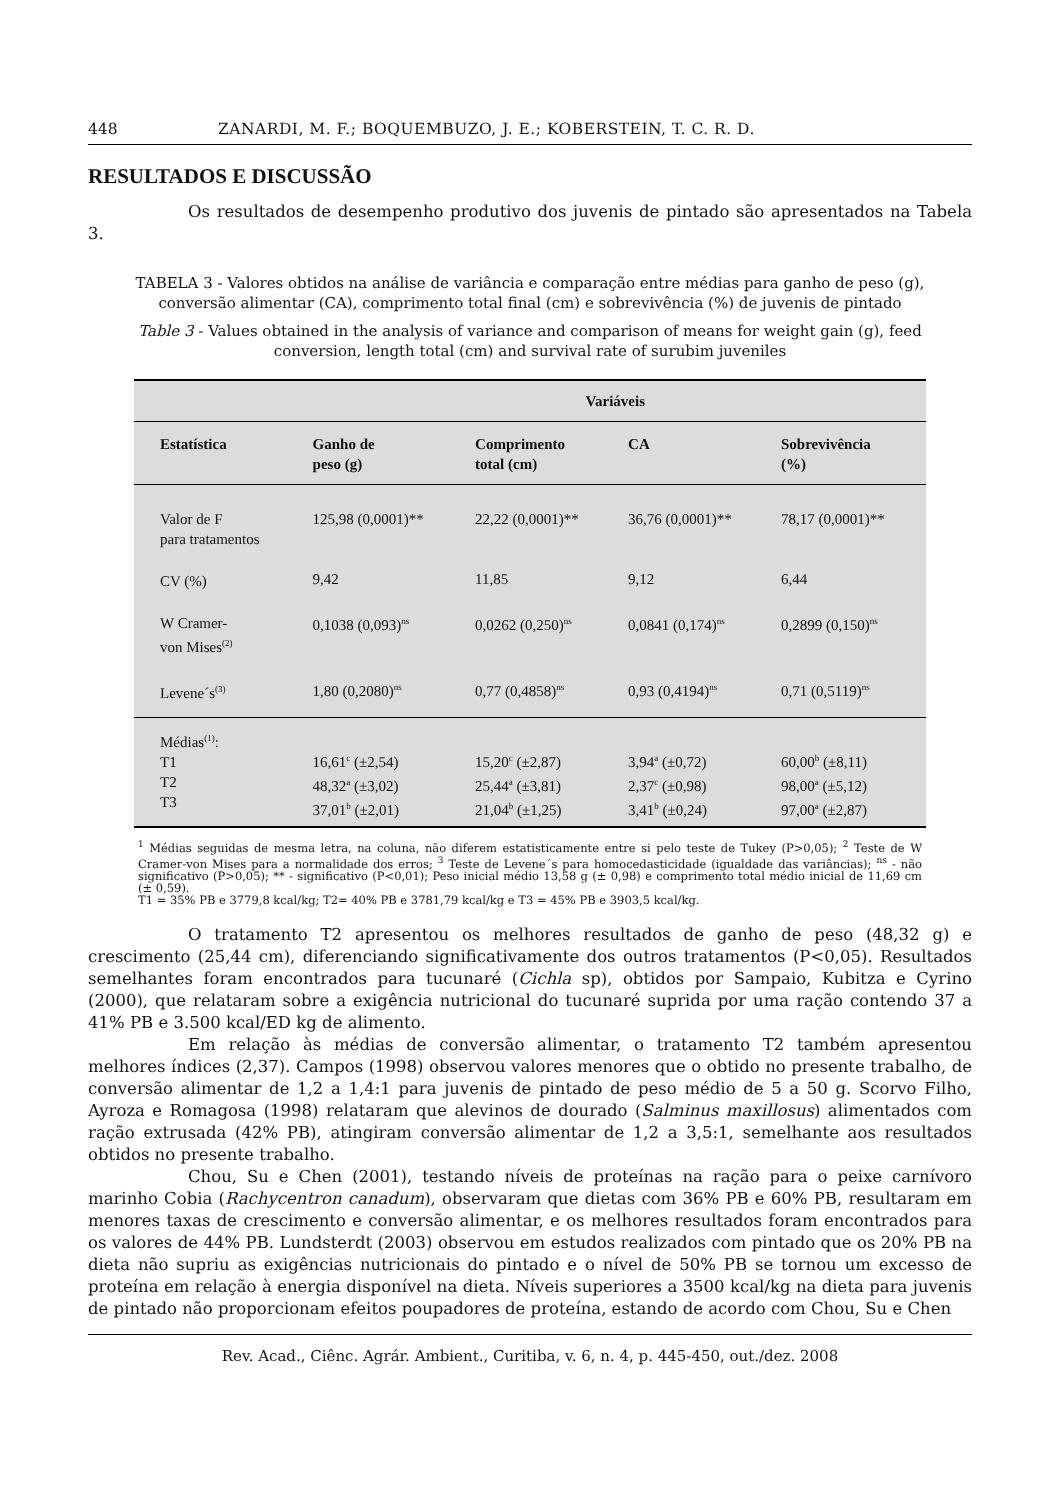448 ZANARDI, M. F.; BOQUEMBUZO, J. E.; KOBERSTEIN, T. C. R. D.
RESULTADOS E DISCUSSÃO
Os resultados de desempenho produtivo dos juvenis de pintado são apresentados na Tabela 3.
TABELA 3 - Valores obtidos na análise de variância e comparação entre médias para ganho de peso (g), conversão alimentar (CA), comprimento total final (cm) e sobrevivência (%) de juvenis de pintado
Table 3 - Values obtained in the analysis of variance and comparison of means for weight gain (g), feed conversion, length total (cm) and survival rate of surubim juveniles
| | Variáveis | | | |
| --- | --- | --- | --- | --- |
| Estatística | Ganho de peso (g) | Comprimento total (cm) | CA | Sobrevivência (%) |
| Valor de F para tratamentos | 125,98 (0,0001)** | 22,22 (0,0001)** | 36,76 (0,0001)** | 78,17 (0,0001)** |
| CV (%) | 9,42 | 11,85 | 9,12 | 6,44 |
| W Cramer- von Mises<sup>(2)</sup> | 0,1038 (0,093)<sup>ns</sup> | 0,0262 (0,250)<sup>ns</sup> | 0,0841 (0,174)<sup>ns</sup> | 0,2899 (0,150)<sup>ns</sup> |
| Levene´s<sup>(3)</sup> | 1,80 (0,2080)<sup>ns</sup> | 0,77 (0,4858)<sup>ns</sup> | 0,93 (0,4194)<sup>ns</sup> | 0,71 (0,5119)<sup>ns</sup> |
| Médias<sup>(1)</sup>: T1 T2 T3 | 16,61<sup>c</sup> (±2,54) 48,32<sup>a</sup> (±3,02) 37,01<sup>b</sup> (±2,01) | 15,20<sup>c</sup> (±2,87) 25,44<sup>a</sup> (±3,81) 21,04<sup>b</sup> (±1,25) | 3,94<sup>a</sup> (±0,72) 2,37<sup>c</sup> (±0,98) 3,41<sup>b</sup> (±0,24) | 60,00<sup>b</sup> (±8,11) 98,00<sup>a</sup> (±5,12) 97,00<sup>a</sup> (±2,87) |
<sup>1</sup> Médias seguidas de mesma letra, na coluna, não diferem estatisticamente entre si pelo teste de Tukey (P>0,05); <sup>2</sup> Teste de W Cramer-von Mises para a normalidade dos erros; <sup>3</sup> Teste de Levene´s para homocedasticidade (igualdade das variâncias); <sup>ns</sup> - não significativo (P>0,05); ** - significativo (P<0,01); Peso inicial médio 13,58 g (± 0,98) e comprimento total médio inicial de 11,69 cm (± 0,59).
T1 = 35% PB e 3779,8 kcal/kg; T2= 40% PB e 3781,79 kcal/kg e T3 = 45% PB e 3903,5 kcal/kg.
O tratamento T2 apresentou os melhores resultados de ganho de peso (48,32 g) e crescimento (25,44 cm), diferenciando significativamente dos outros tratamentos (P<0,05). Resultados semelhantes foram encontrados para tucunaré (Cichla sp), obtidos por Sampaio, Kubitza e Cyrino (2000), que relataram sobre a exigência nutricional do tucunaré suprida por uma ração contendo 37 a 41% PB e 3.500 kcal/ED kg de alimento.
Em relação às médias de conversão alimentar, o tratamento T2 também apresentou melhores índices (2,37). Campos (1998) observou valores menores que o obtido no presente trabalho, de conversão alimentar de 1,2 a 1,4:1 para juvenis de pintado de peso médio de 5 a 50 g. Scorvo Filho, Ayroza e Romagosa (1998) relataram que alevinos de dourado (Salminus maxillosus) alimentados com ração extrusada (42% PB), atingiram conversão alimentar de 1,2 a 3,5:1, semelhante aos resultados obtidos no presente trabalho.
Chou, Su e Chen (2001), testando níveis de proteínas na ração para o peixe carnívoro marinho Cobia (Rachycentron canadum), observaram que dietas com 36% PB e 60% PB, resultaram em menores taxas de crescimento e conversão alimentar, e os melhores resultados foram encontrados para os valores de 44% PB. Lundsterdt (2003) observou em estudos realizados com pintado que os 20% PB na dieta não supriu as exigências nutricionais do pintado e o nível de 50% PB se tornou um excesso de proteína em relação à energia disponível na dieta. Níveis superiores a 3500 kcal/kg na dieta para juvenis de pintado não proporcionam efeitos poupadores de proteína, estando de acordo com Chou, Su e Chen
Rev. Acad., Ciênc. Agrár. Ambient., Curitiba, v. 6, n. 4, p. 445-450, out./dez. 2008